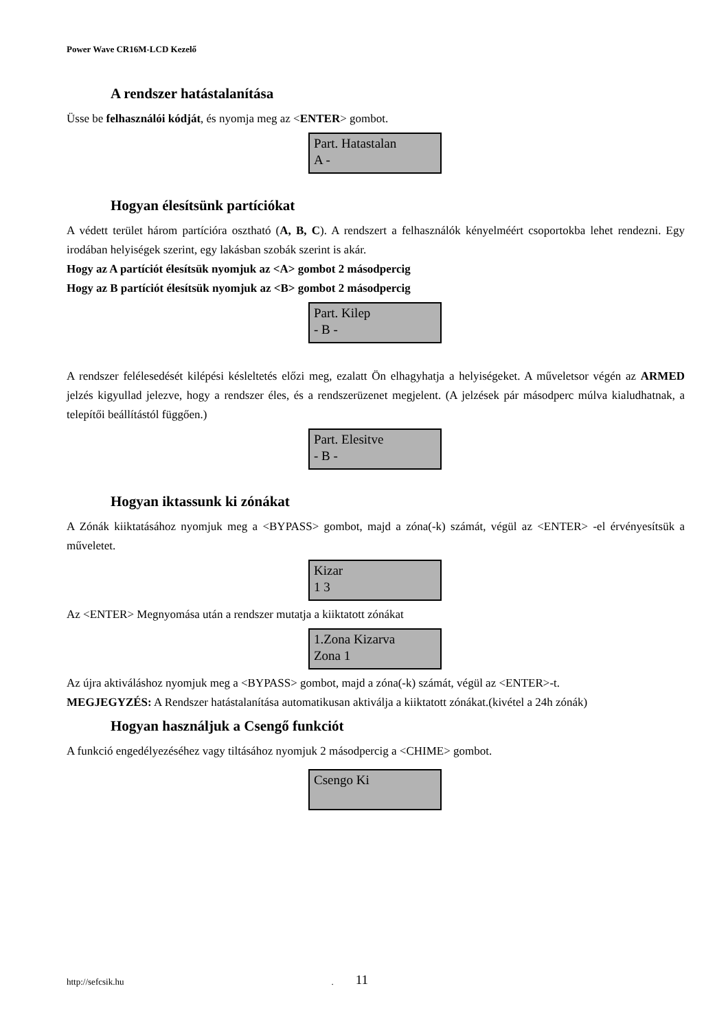Power Wave CR16M-LCD Kezelő
A rendszer hatástalanítása
Üsse be felhasználói kódját, és nyomja meg az <ENTER> gombot.
Part. Hatastalan
A -
Hogyan élesítsünk partíciókat
A védett terület három partícióra osztható (A, B, C). A rendszert a felhasználók kényelméért csoportokba lehet rendezni. Egy irodában helyiségek szerint, egy lakásban szobák szerint is akár.
Hogy az A partíciót élesítsük nyomjuk az <A> gombot 2 másodpercig
Hogy az B partíciót élesítsük nyomjuk az <B> gombot 2 másodpercig
Part. Kilep
- B -
A rendszer felélesedését kilépési késleltetés előzi meg, ezalatt Ön elhagyhatja a helyiségeket. A műveletsor végén az ARMED jelzés kigyullad jelezve, hogy a rendszer éles, és a rendszerüzenet megjelent. (A jelzések pár másodperc múlva kialudhatnak, a telepítői beállítástól függően.)
Part. Elesitve
- B -
Hogyan iktassunk ki zónákat
A Zónák kiiktatásához nyomjuk meg a <BYPASS> gombot, majd a zóna(-k) számát, végül az <ENTER> -el érvényesítsük a műveletet.
Kizar
1 3
Az <ENTER> Megnyomása után a rendszer mutatja a kiiktatott zónákat
1.Zona Kizarva
Zona 1
Az újra aktiváláshoz nyomjuk meg a <BYPASS> gombot, majd a zóna(-k) számát, végül az <ENTER>-t.
MEGJEGYZÉS: A Rendszer hatástalanítása automatikusan aktiválja a kiiktatott zónákat.(kivétel a 24h zónák)
Hogyan használjuk a Csengő funkciót
A funkció engedélyezéséhez vagy tiltásához nyomjuk 2 másodpercig a <CHIME> gombot.
Csengo Ki
http://sefcsik.hu . 11